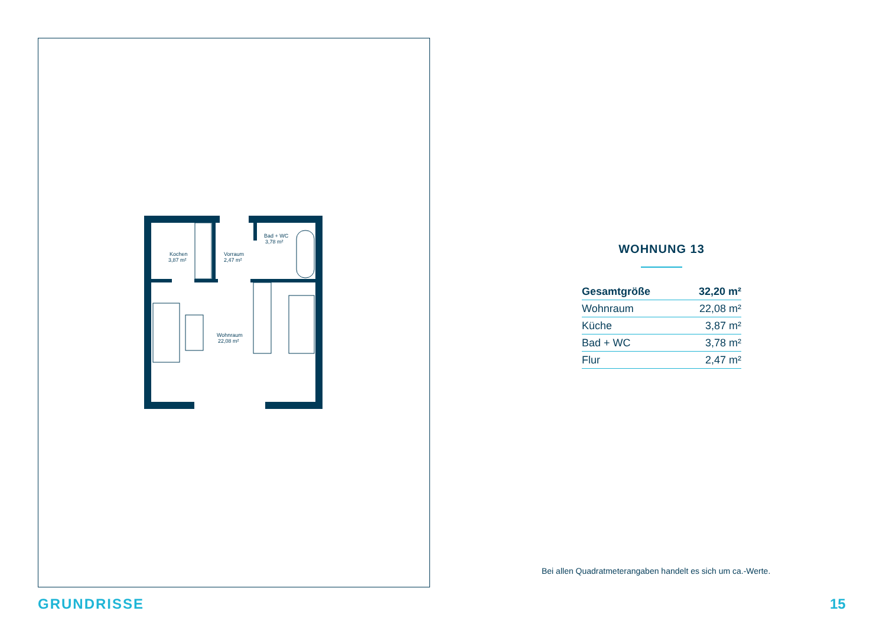Kochen
3,87 m²
Vorraum
2,47 m²
Bad + WC
3,78 m²
Wohnraum
22,08 m²
WOHNUNG 13
| Gesamtgröße | 32,20 m² |
| Wohnraum | 22,08 m² |
| Küche | 3,87 m² |
| Bad + WC | 3,78 m² |
| Flur | 2,47 m² |
Bei allen Quadratmeterangaben handelt es sich um ca.-Werte.
GRUNDRISSE 15